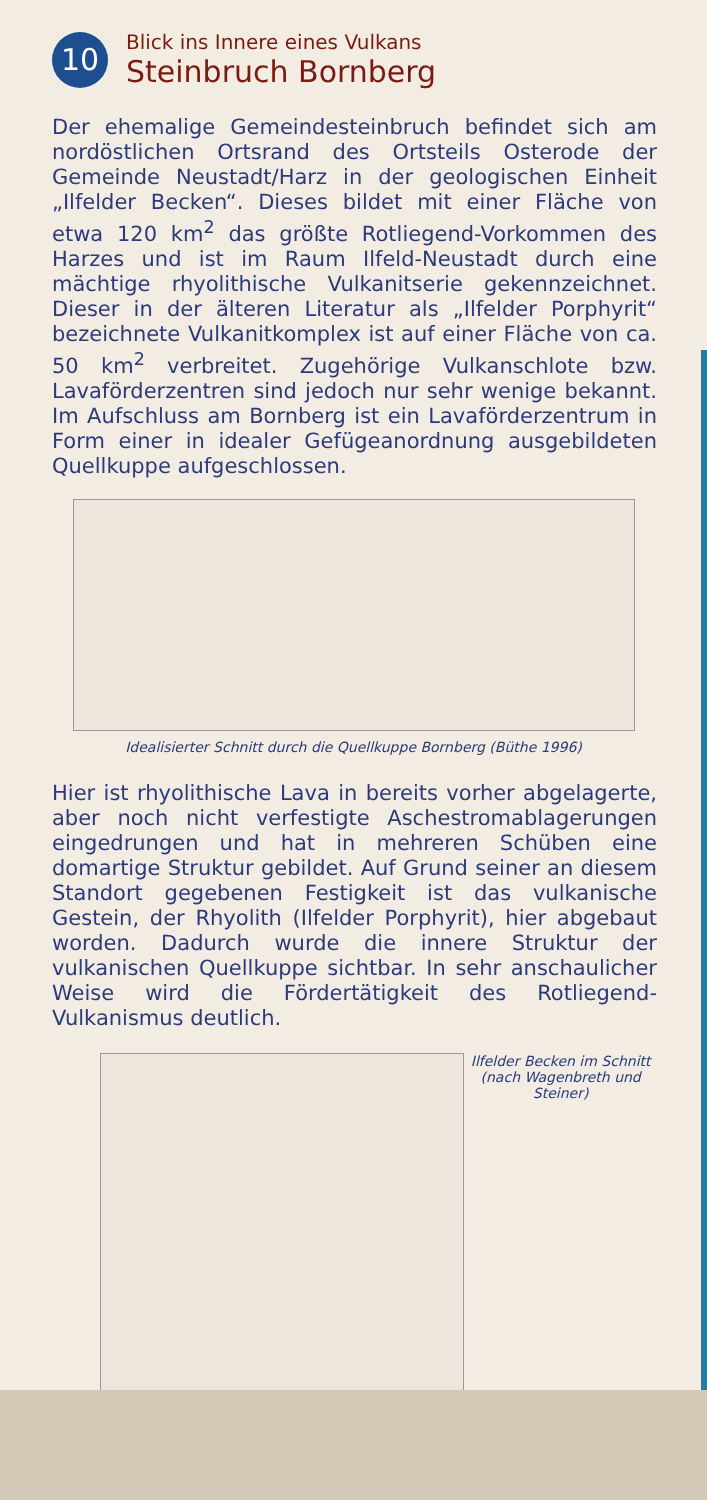10
Blick ins Innere eines Vulkans
Steinbruch Bornberg
Der ehemalige Gemeindesteinbruch befindet sich am nordöstlichen Ortsrand des Ortsteils Osterode der Gemeinde Neustadt/Harz in der geologischen Einheit „Ilfelder Becken“. Dieses bildet mit einer Fläche von etwa 120 km<sup>2</sup> das größte Rotliegend-Vorkommen des Harzes und ist im Raum Ilfeld-Neustadt durch eine mächtige rhyolithische Vulkanitserie gekennzeichnet. Dieser in der älteren Literatur als „Ilfelder Porphyrit“ bezeichnete Vulkanitkomplex ist auf einer Fläche von ca. 50 km<sup>2</sup> verbreitet. Zugehörige Vulkanschlote bzw. Lavaförder­zentren sind jedoch nur sehr wenige bekannt. Im Auf­schluss am Bornberg ist ein Lavaförderzentrum in Form einer in idealer Gefügeanordnung ausgebildeten Quellkuppe aufgeschlossen.
Idealisierter Schnitt durch die Quellkuppe Bornberg (Büthe 1996)
Hier ist rhyolithische Lava in bereits vorher abgelagerte, aber noch nicht verfestigte Aschestromablagerungen eingedrungen und hat in mehreren Schüben eine domartige Struktur gebildet. Auf Grund seiner an diesem Standort gegebenen Festigkeit ist das vulkanische Gestein, der Rhyolith (Ilfelder Porphyrit), hier abgebaut worden. Dadurch wurde die innere Struktur der vulkanischen Quellkuppe sichtbar. In sehr anschaulicher Weise wird die Fördertätig­keit des Rotliegend-Vulkanismus deutlich.
Ilfelder Becken im Schnitt (nach Wagenbreth und Steiner)